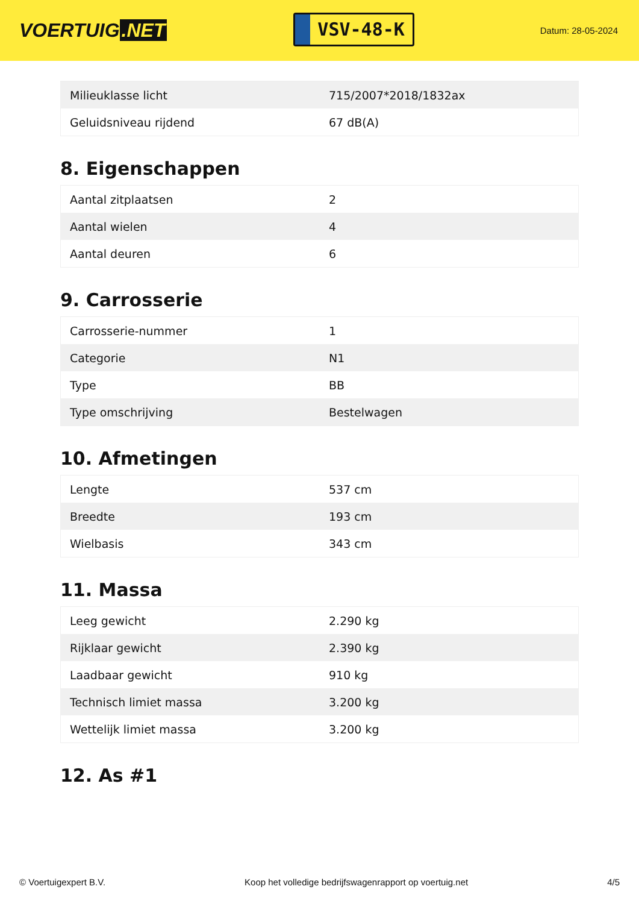VOERTUIG.NET
VSV-48-K
Datum: 28-05-2024
| Milieuklasse licht | 715/2007*2018/1832ax |
| Geluidsniveau rijdend | 67 dB(A) |
8. Eigenschappen
| Aantal zitplaatsen | 2 |
| Aantal wielen | 4 |
| Aantal deuren | 6 |
9. Carrosserie
| Carrosserie-nummer | 1 |
| Categorie | N1 |
| Type | BB |
| Type omschrijving | Bestelwagen |
10. Afmetingen
| Lengte | 537 cm |
| Breedte | 193 cm |
| Wielbasis | 343 cm |
11. Massa
| Leeg gewicht | 2.290 kg |
| Rijklaar gewicht | 2.390 kg |
| Laadbaar gewicht | 910 kg |
| Technisch limiet massa | 3.200 kg |
| Wettelijk limiet massa | 3.200 kg |
12. As #1
© Voertuigexpert B.V. Koop het volledige bedrijfswagenrapport op voertuig.net 4/5